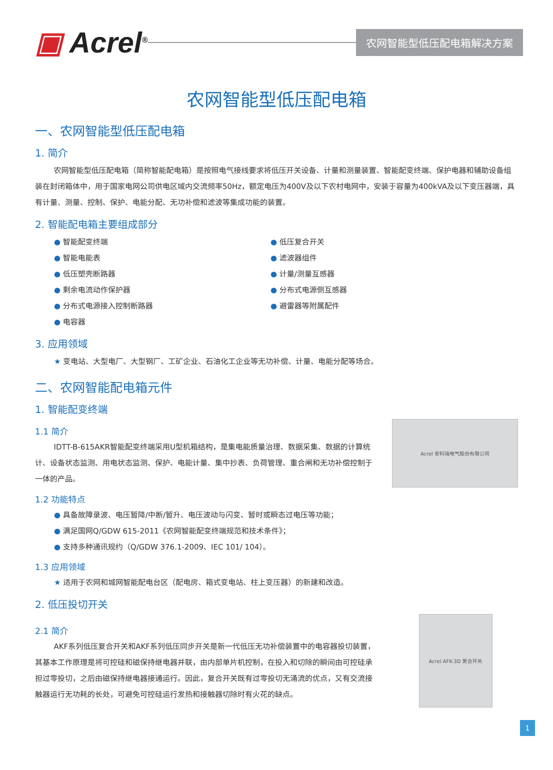▣ Acrel<sup>®</sup>
农网智能型低压配电箱解决方案
农网智能型低压配电箱
一、农网智能型低压配电箱
1. 简介
农网智能型低压配电箱（简称智能配电箱）是按照电气接线要求将低压开关设备、计量和测量装置、智能配变终端、保护电器和辅助设备组装在封闭箱体中，用于国家电网公司供电区域内交流频率50Hz，额定电压为400V及以下农村电网中，安装于容量为400kVA及以下变压器端，具有计量、测量、控制、保护、电能分配、无功补偿和滤波等集成功能的装置。
2. 智能配电箱主要组成部分
● 智能配变终端
● 智能电能表
● 低压塑壳断路器
● 剩余电流动作保护器
● 分布式电源接入控制断路器
● 电容器
● 低压复合开关
● 滤波器组件
● 计量/测量互感器
● 分布式电源侧互感器
● 避雷器等附属配件
3. 应用领域
★ 变电站、大型电厂、大型钢厂、工矿企业、石油化工企业等无功补偿、计量、电能分配等场合。
二、农网智能配电箱元件
1. 智能配变终端
1.1 简介
IDTT-B-615AKR智能配变终端采用U型机箱结构，是集电能质量治理、数据采集、数据的计算统计、设备状态监测、用电状态监测、保护、电能计量、集中抄表、负荷管理、重合闸和无功补偿控制于一体的产品。
Acrel 安科瑞电气股份有限公司
1.2 功能特点
● 具备故障录波、电压暂降/中断/暂升、电压波动与闪变、暂时或瞬态过电压等功能；
● 满足国网Q/GDW 615-2011《农网智能配变终端规范和技术条件》；
● 支持多种通讯规约（Q/GDW 376.1-2009、IEC 101/ 104）。
1.3 应用领域
★ 适用于农网和城网智能配电台区（配电房、箱式变电站、柱上变压器）的新建和改造。
2. 低压投切开关
2.1 简介
AKF系列低压复合开关和AKF系列低压同步开关是新一代低压无功补偿装置中的电容器投切装置，其基本工作原理是将可控硅和磁保持继电器并联，由内部单片机控制，在投入和切除的瞬间由可控硅承担过零投切，之后由磁保持继电器接通运行。因此，复合开关既有过零投切无涌流的优点，又有交流接触器运行无功耗的长处，可避免可控硅运行发热和接触器切除时有火花的缺点。
Acrel AFK-3D 复合开关
1